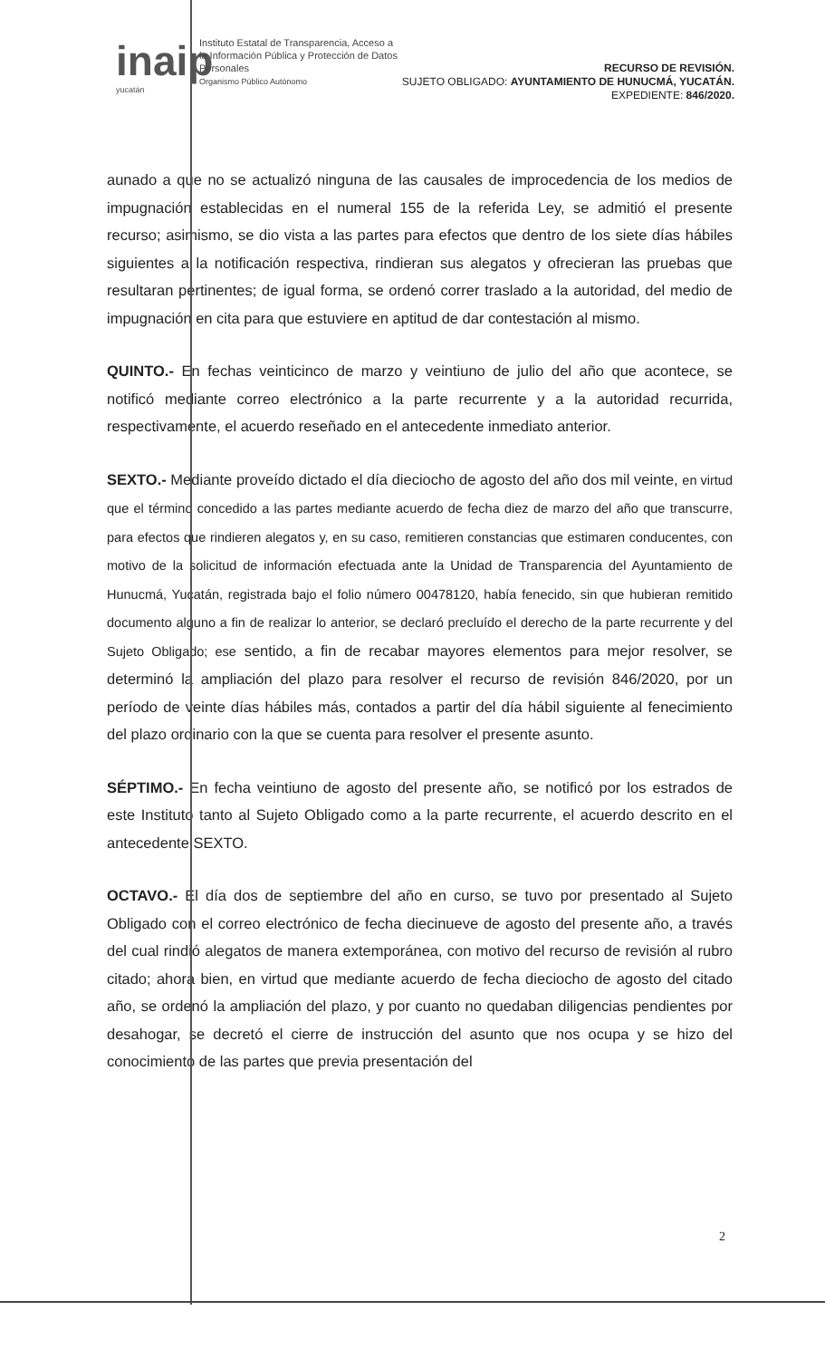inaip
yucatán
Instituto Estatal de Transparencia, Acceso a la Información Pública y Protección de Datos Personales
Organismo Público Autónomo
RECURSO DE REVISIÓN.
SUJETO OBLIGADO: AYUNTAMIENTO DE HUNUCMÁ, YUCATÁN.
EXPEDIENTE: 846/2020.
aunado a que no se actualizó ninguna de las causales de improcedencia de los medios de impugnación establecidas en el numeral 155 de la referida Ley, se admitió el presente recurso; asimismo, se dio vista a las partes para efectos que dentro de los siete días hábiles siguientes a la notificación respectiva, rindieran sus alegatos y ofrecieran las pruebas que resultaran pertinentes; de igual forma, se ordenó correr traslado a la autoridad, del medio de impugnación en cita para que estuviere en aptitud de dar contestación al mismo.
QUINTO.- En fechas veinticinco de marzo y veintiuno de julio del año que acontece, se notificó mediante correo electrónico a la parte recurrente y a la autoridad recurrida, respectivamente, el acuerdo reseñado en el antecedente inmediato anterior.
SEXTO.- Mediante proveído dictado el día dieciocho de agosto del año dos mil veinte, en virtud que el término concedido a las partes mediante acuerdo de fecha diez de marzo del año que transcurre, para efectos que rindieren alegatos y, en su caso, remitieren constancias que estimaren conducentes, con motivo de la solicitud de información efectuada ante la Unidad de Transparencia del Ayuntamiento de Hunucmá, Yucatán, registrada bajo el folio número 00478120, había fenecido, sin que hubieran remitido documento alguno a fin de realizar lo anterior, se declaró precluído el derecho de la parte recurrente y del Sujeto Obligado; ese sentido, a fin de recabar mayores elementos para mejor resolver, se determinó la ampliación del plazo para resolver el recurso de revisión 846/2020, por un período de veinte días hábiles más, contados a partir del día hábil siguiente al fenecimiento del plazo ordinario con la que se cuenta para resolver el presente asunto.
SÉPTIMO.- En fecha veintiuno de agosto del presente año, se notificó por los estrados de este Instituto tanto al Sujeto Obligado como a la parte recurrente, el acuerdo descrito en el antecedente SEXTO.
OCTAVO.- El día dos de septiembre del año en curso, se tuvo por presentado al Sujeto Obligado con el correo electrónico de fecha diecinueve de agosto del presente año, a través del cual rindió alegatos de manera extemporánea, con motivo del recurso de revisión al rubro citado; ahora bien, en virtud que mediante acuerdo de fecha dieciocho de agosto del citado año, se ordenó la ampliación del plazo, y por cuanto no quedaban diligencias pendientes por desahogar, se decretó el cierre de instrucción del asunto que nos ocupa y se hizo del conocimiento de las partes que previa presentación del
2